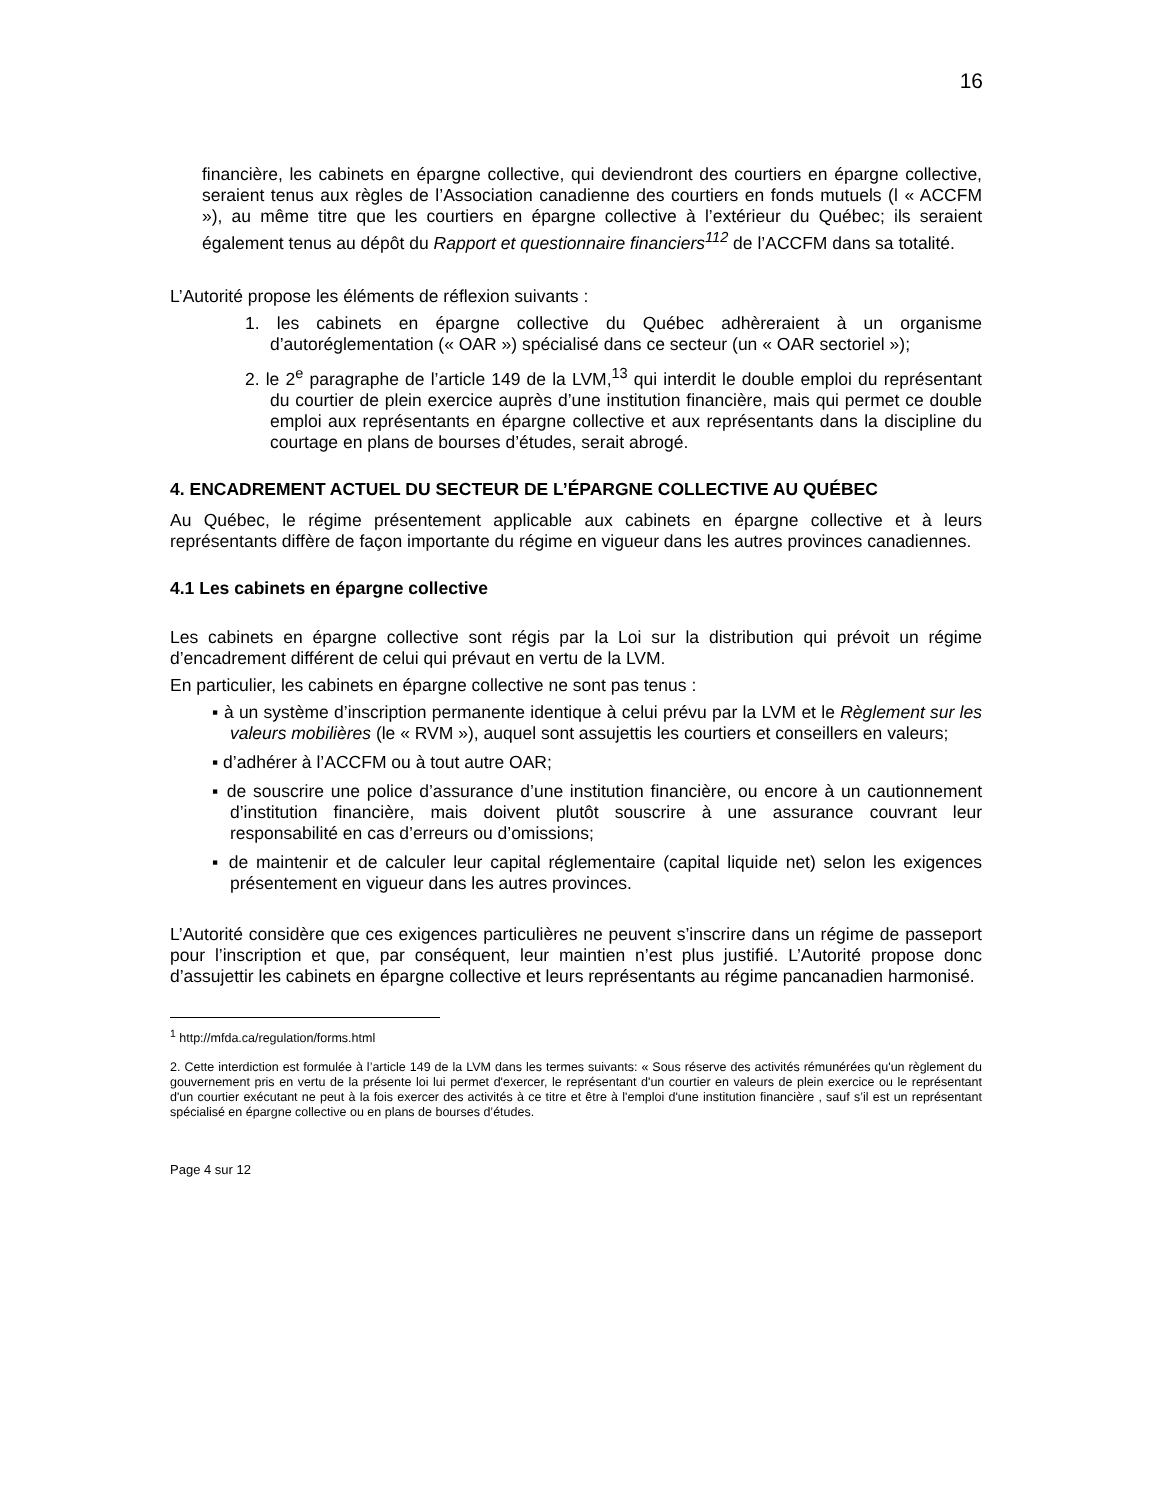16
financière, les cabinets en épargne collective, qui deviendront des courtiers en épargne collective, seraient tenus aux règles de l’Association canadienne des courtiers en fonds mutuels (l « ACCFM »), au même titre que les courtiers en épargne collective à l’extérieur du Québec; ils seraient également tenus au dépôt du Rapport et questionnaire financiers<sup>112</sup> de l’ACCFM dans sa totalité.
L’Autorité propose les éléments de réflexion suivants :
1. les cabinets en épargne collective du Québec adhèreraient à un organisme d’autoréglementation (« OAR ») spécialisé dans ce secteur (un « OAR sectoriel »);
2. le 2<sup>e</sup> paragraphe de l’article 149 de la LVM,<sup>13</sup> qui interdit le double emploi du représentant du courtier de plein exercice auprès d’une institution financière, mais qui permet ce double emploi aux représentants en épargne collective et aux représentants dans la discipline du courtage en plans de bourses d’études, serait abrogé.
4. ENCADREMENT ACTUEL DU SECTEUR DE L’ÉPARGNE COLLECTIVE AU QUÉBEC
Au Québec, le régime présentement applicable aux cabinets en épargne collective et à leurs représentants diffère de façon importante du régime en vigueur dans les autres provinces canadiennes.
4.1 Les cabinets en épargne collective
Les cabinets en épargne collective sont régis par la Loi sur la distribution qui prévoit un régime d’encadrement différent de celui qui prévaut en vertu de la LVM.
En particulier, les cabinets en épargne collective ne sont pas tenus :
▪ à un système d’inscription permanente identique à celui prévu par la LVM et le Règlement sur les valeurs mobilières (le « RVM »), auquel sont assujettis les courtiers et conseillers en valeurs;
▪ d’adhérer à l’ACCFM ou à tout autre OAR;
▪ de souscrire une police d’assurance d’une institution financière, ou encore à un cautionnement d’institution financière, mais doivent plutôt souscrire à une assurance couvrant leur responsabilité en cas d’erreurs ou d’omissions;
▪ de maintenir et de calculer leur capital réglementaire (capital liquide net) selon les exigences présentement en vigueur dans les autres provinces.
L’Autorité considère que ces exigences particulières ne peuvent s’inscrire dans un régime de passeport pour l’inscription et que, par conséquent, leur maintien n’est plus justifié. L’Autorité propose donc d’assujettir les cabinets en épargne collective et leurs représentants au régime pancanadien harmonisé.
<sup>1</sup> http://mfda.ca/regulation/forms.html
2. Cette interdiction est formulée à l’article 149 de la LVM dans les termes suivants: « Sous réserve des activités rémunérées qu'un règlement du gouvernement pris en vertu de la présente loi lui permet d'exercer, le représentant d'un courtier en valeurs de plein exercice ou le représentant d'un courtier exécutant ne peut à la fois exercer des activités à ce titre et être à l'emploi d'une institution financière , sauf s’il est un représentant spécialisé en épargne collective ou en plans de bourses d’études.
Page 4 sur 12